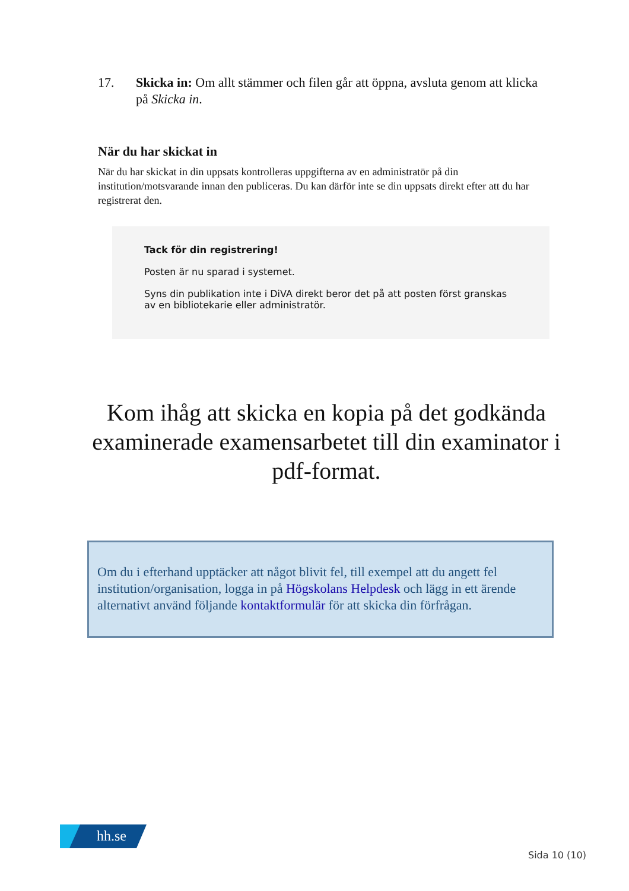17. Skicka in: Om allt stämmer och filen går att öppna, avsluta genom att klicka på Skicka in.
När du har skickat in
När du har skickat in din uppsats kontrolleras uppgifterna av en administratör på din institution/motsvarande innan den publiceras. Du kan därför inte se din uppsats direkt efter att du har registrerat den.
Tack för din registrering!
Posten är nu sparad i systemet.
Syns din publikation inte i DiVA direkt beror det på att posten först granskas av en bibliotekarie eller administratör.
Kom ihåg att skicka en kopia på det godkända examinerade examensarbetet till din examinator i pdf-format.
Om du i efterhand upptäcker att något blivit fel, till exempel att du angett fel institution/organisation, logga in på Högskolans Helpdesk och lägg in ett ärende alternativt använd följande kontaktformulär för att skicka din förfrågan.
hh.se
Sida 10 (10)